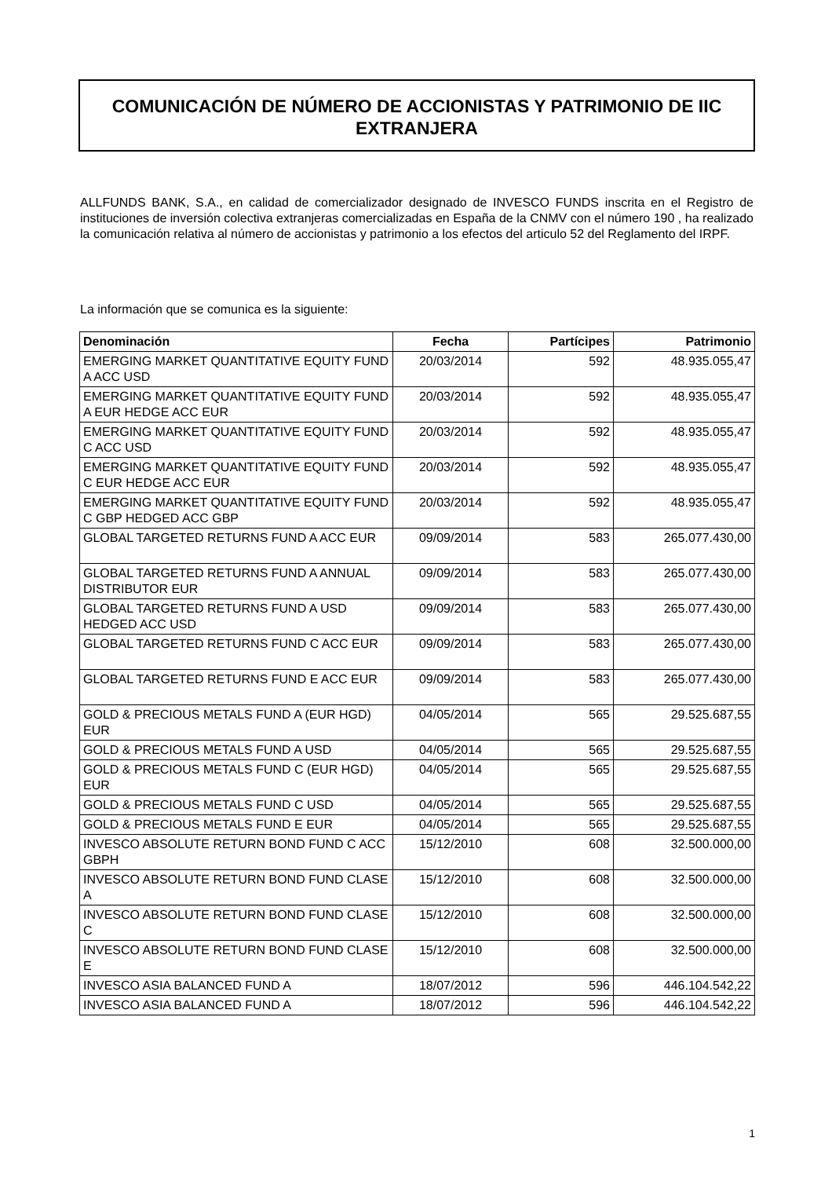COMUNICACIÓN DE NÚMERO DE ACCIONISTAS Y PATRIMONIO DE IIC EXTRANJERA
ALLFUNDS BANK, S.A., en calidad de comercializador designado de INVESCO FUNDS inscrita en el Registro de instituciones de inversión colectiva extranjeras comercializadas en España de la CNMV con el número 190 , ha realizado la comunicación relativa al número de accionistas y patrimonio a los efectos del articulo 52 del Reglamento del IRPF.
La información que se comunica es la siguiente:
| Denominación | Fecha | Partícipes | Patrimonio |
| --- | --- | --- | --- |
| EMERGING MARKET QUANTITATIVE EQUITY FUND A ACC USD | 20/03/2014 | 592 | 48.935.055,47 |
| EMERGING MARKET QUANTITATIVE EQUITY FUND A EUR HEDGE ACC EUR | 20/03/2014 | 592 | 48.935.055,47 |
| EMERGING MARKET QUANTITATIVE EQUITY FUND C ACC USD | 20/03/2014 | 592 | 48.935.055,47 |
| EMERGING MARKET QUANTITATIVE EQUITY FUND C EUR HEDGE ACC EUR | 20/03/2014 | 592 | 48.935.055,47 |
| EMERGING MARKET QUANTITATIVE EQUITY FUND C GBP HEDGED ACC GBP | 20/03/2014 | 592 | 48.935.055,47 |
| GLOBAL TARGETED RETURNS FUND A ACC EUR | 09/09/2014 | 583 | 265.077.430,00 |
| GLOBAL TARGETED RETURNS FUND A ANNUAL DISTRIBUTOR EUR | 09/09/2014 | 583 | 265.077.430,00 |
| GLOBAL TARGETED RETURNS FUND A USD HEDGED ACC USD | 09/09/2014 | 583 | 265.077.430,00 |
| GLOBAL TARGETED RETURNS FUND C ACC EUR | 09/09/2014 | 583 | 265.077.430,00 |
| GLOBAL TARGETED RETURNS FUND E ACC EUR | 09/09/2014 | 583 | 265.077.430,00 |
| GOLD & PRECIOUS METALS FUND A (EUR HGD) EUR | 04/05/2014 | 565 | 29.525.687,55 |
| GOLD & PRECIOUS METALS FUND A USD | 04/05/2014 | 565 | 29.525.687,55 |
| GOLD & PRECIOUS METALS FUND C (EUR HGD) EUR | 04/05/2014 | 565 | 29.525.687,55 |
| GOLD & PRECIOUS METALS FUND C USD | 04/05/2014 | 565 | 29.525.687,55 |
| GOLD & PRECIOUS METALS FUND E EUR | 04/05/2014 | 565 | 29.525.687,55 |
| INVESCO ABSOLUTE RETURN BOND FUND C ACC GBPH | 15/12/2010 | 608 | 32.500.000,00 |
| INVESCO ABSOLUTE RETURN BOND FUND CLASE A | 15/12/2010 | 608 | 32.500.000,00 |
| INVESCO ABSOLUTE RETURN BOND FUND CLASE C | 15/12/2010 | 608 | 32.500.000,00 |
| INVESCO ABSOLUTE RETURN BOND FUND CLASE E | 15/12/2010 | 608 | 32.500.000,00 |
| INVESCO ASIA BALANCED FUND A | 18/07/2012 | 596 | 446.104.542,22 |
| INVESCO ASIA BALANCED FUND A | 18/07/2012 | 596 | 446.104.542,22 |
1